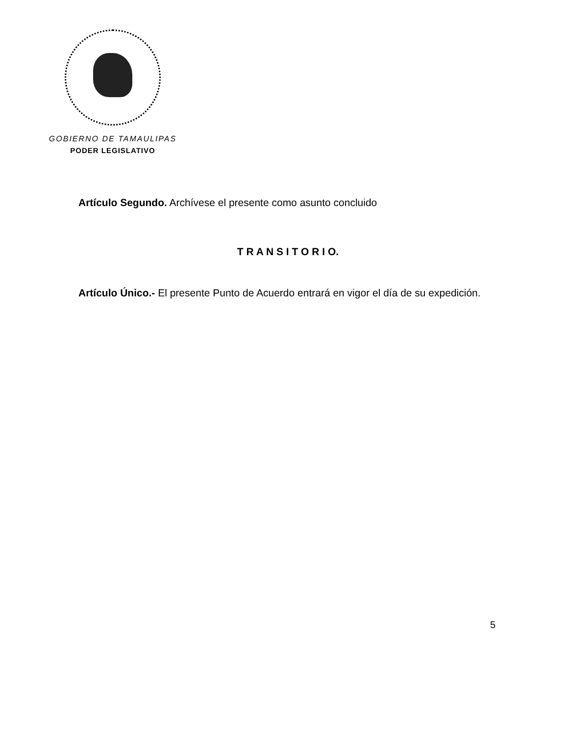GOBIERNO DE TAMAULIPAS
PODER LEGISLATIVO
Artículo Segundo. Archívese el presente como asunto concluido
T R A N S I T O R I O.
Artículo Único.- El presente Punto de Acuerdo entrará en vigor el día de su expedición.
5